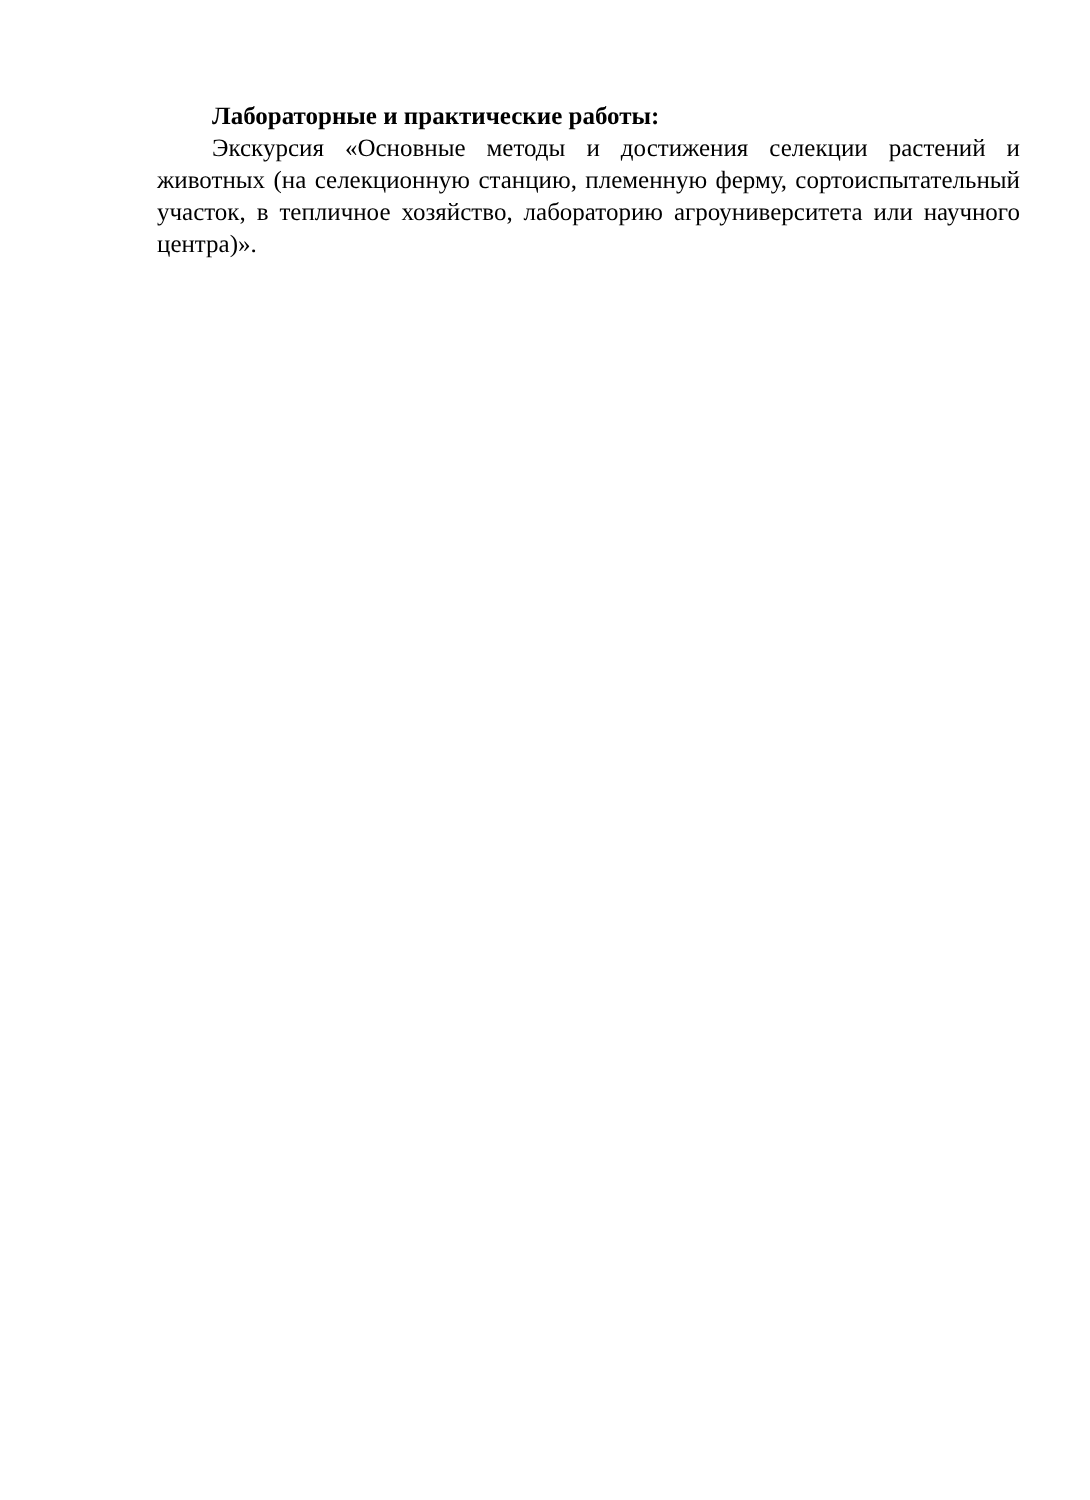Лабораторные и практические работы:
Экскурсия «Основные методы и достижения селекции растений и животных (на селекционную станцию, племенную ферму, сортоиспытательный участок, в тепличное хозяйство, лабораторию агроуниверситета или научного центра)».